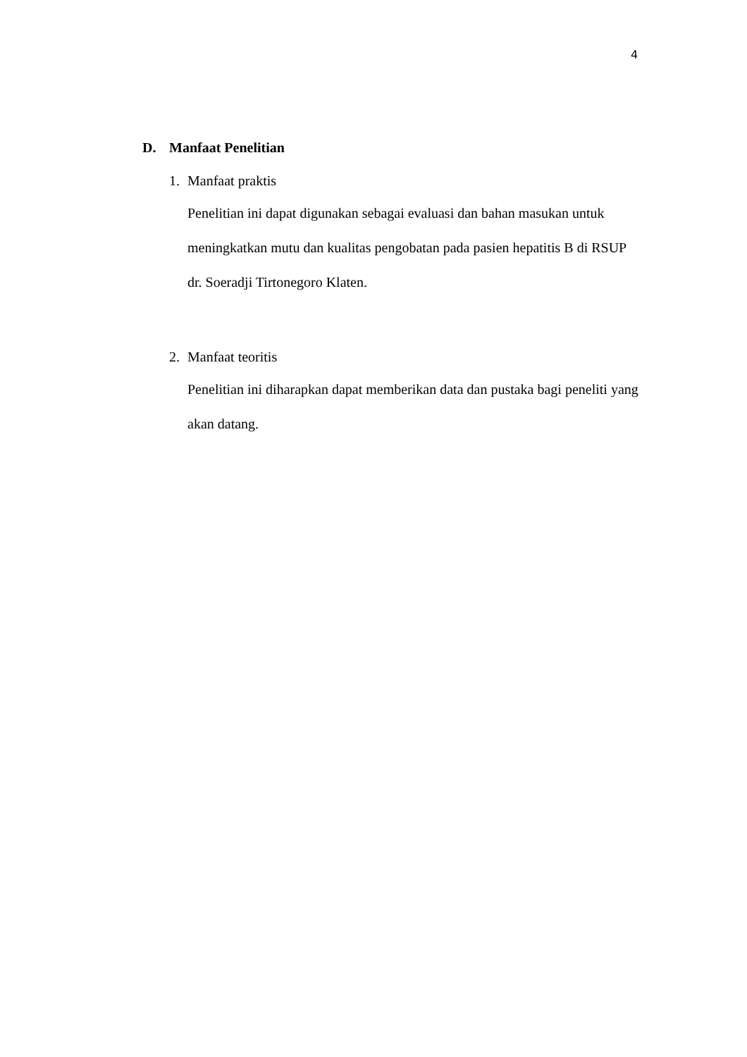4
D. Manfaat Penelitian
1. Manfaat praktis
Penelitian ini dapat digunakan sebagai evaluasi dan bahan masukan untuk meningkatkan mutu dan kualitas pengobatan pada pasien hepatitis B di RSUP dr. Soeradji Tirtonegoro Klaten.
2. Manfaat teoritis
Penelitian ini diharapkan dapat memberikan data dan pustaka bagi peneliti yang akan datang.